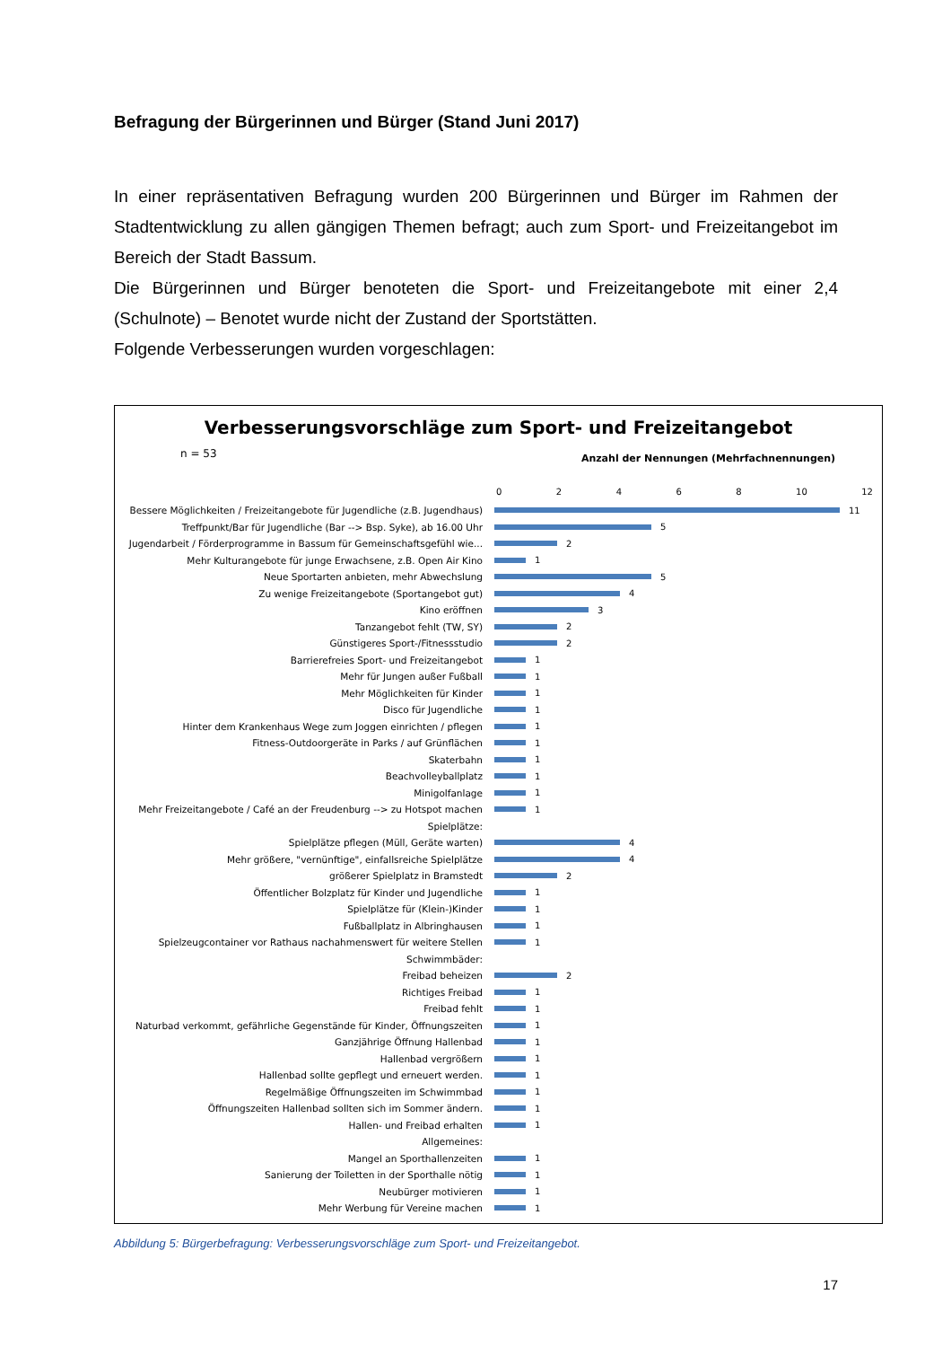Befragung der Bürgerinnen und Bürger (Stand Juni 2017)
In einer repräsentativen Befragung wurden 200 Bürgerinnen und Bürger im Rahmen der Stadtentwicklung zu allen gängigen Themen befragt; auch zum Sport- und Freizeitangebot im Bereich der Stadt Bassum.
Die Bürgerinnen und Bürger benoteten die Sport- und Freizeitangebote mit einer 2,4 (Schulnote) – Benotet wurde nicht der Zustand der Sportstätten.
Folgende Verbesserungen wurden vorgeschlagen:
Verbesserungsvorschläge zum Sport- und Freizeitangebot
n = 53
Anzahl der Nennungen (Mehrfachnennungen)
0 2 4 6 8 10 12
Bessere Möglichkeiten / Freizeitangebote für Jugendliche (z.B. Jugendhaus) 11
Treffpunkt/Bar für Jugendliche (Bar --> Bsp. Syke), ab 16.00 Uhr 5
Jugendarbeit / Förderprogramme in Bassum für Gemeinschaftsgefühl wie... 2
Mehr Kulturangebote für junge Erwachsene, z.B. Open Air Kino 1
Neue Sportarten anbieten, mehr Abwechslung 5
Zu wenige Freizeitangebote (Sportangebot gut) 4
Kino eröffnen 3
Tanzangebot fehlt (TW, SY) 2
Günstigeres Sport-/Fitnessstudio 2
Barrierefreies Sport- und Freizeitangebot 1
Mehr für Jungen außer Fußball 1
Mehr Möglichkeiten für Kinder 1
Disco für Jugendliche 1
Hinter dem Krankenhaus Wege zum Joggen einrichten / pflegen 1
Fitness-Outdoorgeräte in Parks / auf Grünflächen 1
Skaterbahn 1
Beachvolleyballplatz 1
Minigolfanlage 1
Mehr Freizeitangebote / Café an der Freudenburg --> zu Hotspot machen 1
Spielplätze:
Spielplätze pflegen (Müll, Geräte warten) 4
Mehr größere, "vernünftige", einfallsreiche Spielplätze 4
größerer Spielplatz in Bramstedt 2
Öffentlicher Bolzplatz für Kinder und Jugendliche 1
Spielplätze für (Klein-)Kinder 1
Fußballplatz in Albringhausen 1
Spielzeugcontainer vor Rathaus nachahmenswert für weitere Stellen 1
Schwimmbäder:
Freibad beheizen 2
Richtiges Freibad 1
Freibad fehlt 1
Naturbad verkommt, gefährliche Gegenstände für Kinder, Öffnungszeiten 1
Ganzjährige Öffnung Hallenbad 1
Hallenbad vergrößern 1
Hallenbad sollte gepflegt und erneuert werden. 1
Regelmäßige Öffnungszeiten im Schwimmbad 1
Öffnungszeiten Hallenbad sollten sich im Sommer ändern. 1
Hallen- und Freibad erhalten 1
Allgemeines:
Mangel an Sporthallenzeiten 1
Sanierung der Toiletten in der Sporthalle nötig 1
Neubürger motivieren 1
Mehr Werbung für Vereine machen 1
Abbildung 5: Bürgerbefragung: Verbesserungsvorschläge zum Sport- und Freizeitangebot.
17